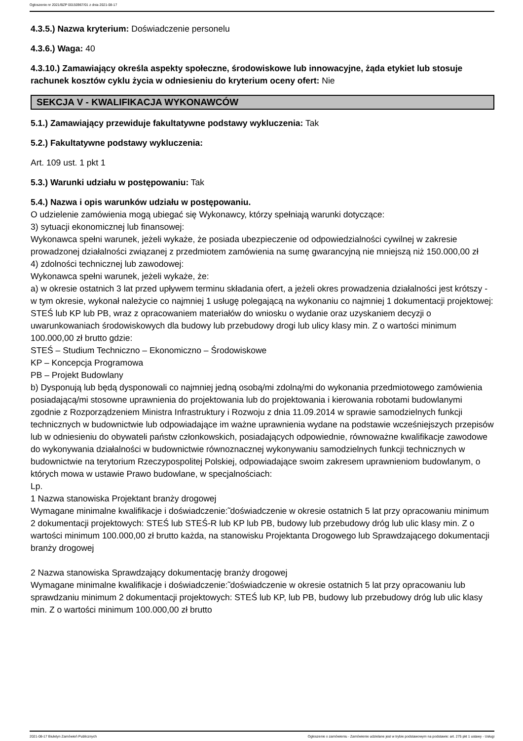Ogłoszenie nr 2021/BZP 00150967/01 z dnia 2021-08-17
4.3.5.) Nazwa kryterium: Doświadczenie personelu
4.3.6.) Waga: 40
4.3.10.) Zamawiający określa aspekty społeczne, środowiskowe lub innowacyjne, żąda etykiet lub stosuje rachunek kosztów cyklu życia w odniesieniu do kryterium oceny ofert: Nie
SEKCJA V - KWALIFIKACJA WYKONAWCÓW
5.1.) Zamawiający przewiduje fakultatywne podstawy wykluczenia: Tak
5.2.) Fakultatywne podstawy wykluczenia:
Art. 109 ust. 1 pkt 1
5.3.) Warunki udziału w postępowaniu: Tak
5.4.) Nazwa i opis warunków udziału w postępowaniu.
O udzielenie zamówienia mogą ubiegać się Wykonawcy, którzy spełniają warunki dotyczące:
3) sytuacji ekonomicznej lub finansowej:
Wykonawca spełni warunek, jeżeli wykaże, że posiada ubezpieczenie od odpowiedzialności cywilnej w zakresie prowadzonej działalności związanej z przedmiotem zamówienia na sumę gwarancyjną nie mniejszą niż 150.000,00 zł
4) zdolności technicznej lub zawodowej:
Wykonawca spełni warunek, jeżeli wykaże, że:
a) w okresie ostatnich 3 lat przed upływem terminu składania ofert, a jeżeli okres prowadzenia działalności jest krótszy - w tym okresie, wykonał należycie co najmniej 1 usługę polegającą na wykonaniu co najmniej 1 dokumentacji projektowej: STEŚ lub KP lub PB, wraz z opracowaniem materiałów do wniosku o wydanie oraz uzyskaniem decyzji o uwarunkowaniach środowiskowych dla budowy lub przebudowy drogi lub ulicy klasy min. Z o wartości minimum 100.000,00 zł brutto gdzie:
STEŚ – Studium Techniczno – Ekonomiczno – Środowiskowe
KP – Koncepcja Programowa
PB – Projekt Budowlany
b) Dysponują lub będą dysponowali co najmniej jedną osobą/mi zdolną/mi do wykonania przedmiotowego zamówienia posiadającą/mi stosowne uprawnienia do projektowania lub do projektowania i kierowania robotami budowlanymi zgodnie z Rozporządzeniem Ministra Infrastruktury i Rozwoju z dnia 11.09.2014 w sprawie samodzielnych funkcji technicznych w budownictwie lub odpowiadające im ważne uprawnienia wydane na podstawie wcześniejszych przepisów lub w odniesieniu do obywateli państw członkowskich, posiadających odpowiednie, równoważne kwalifikacje zawodowe do wykonywania działalności w budownictwie równoznacznej wykonywaniu samodzielnych funkcji technicznych w budownictwie na terytorium Rzeczypospolitej Polskiej, odpowiadające swoim zakresem uprawnieniom budowlanym, o których mowa w ustawie Prawo budowlane, w specjalnościach:
Lp.
1 Nazwa stanowiska Projektant branży drogowej
Wymagane minimalne kwalifikacje i doświadczenie:̃ doświadczenie w okresie ostatnich 5 lat przy opracowaniu minimum 2 dokumentacji projektowych: STEŚ lub STEŚ-R lub KP lub PB, budowy lub przebudowy dróg lub ulic klasy min. Z o wartości minimum 100.000,00 zł brutto każda, na stanowisku Projektanta Drogowego lub Sprawdzającego dokumentacji branży drogowej
2 Nazwa stanowiska Sprawdzający dokumentację branży drogowej
Wymagane minimalne kwalifikacje i doświadczenie:̃ doświadczenie w okresie ostatnich 5 lat przy opracowaniu lub sprawdzaniu minimum 2 dokumentacji projektowych: STEŚ lub KP, lub PB, budowy lub przebudowy dróg lub ulic klasy min. Z o wartości minimum 100.000,00 zł brutto
2021-08-17 Biuletyn Zamówień Publicznych Ogłoszenie o zamówieniu - Zamówienie udzielane jest w trybie podstawowym na podstawie: art. 275 pkt 1 ustawy - Usługi